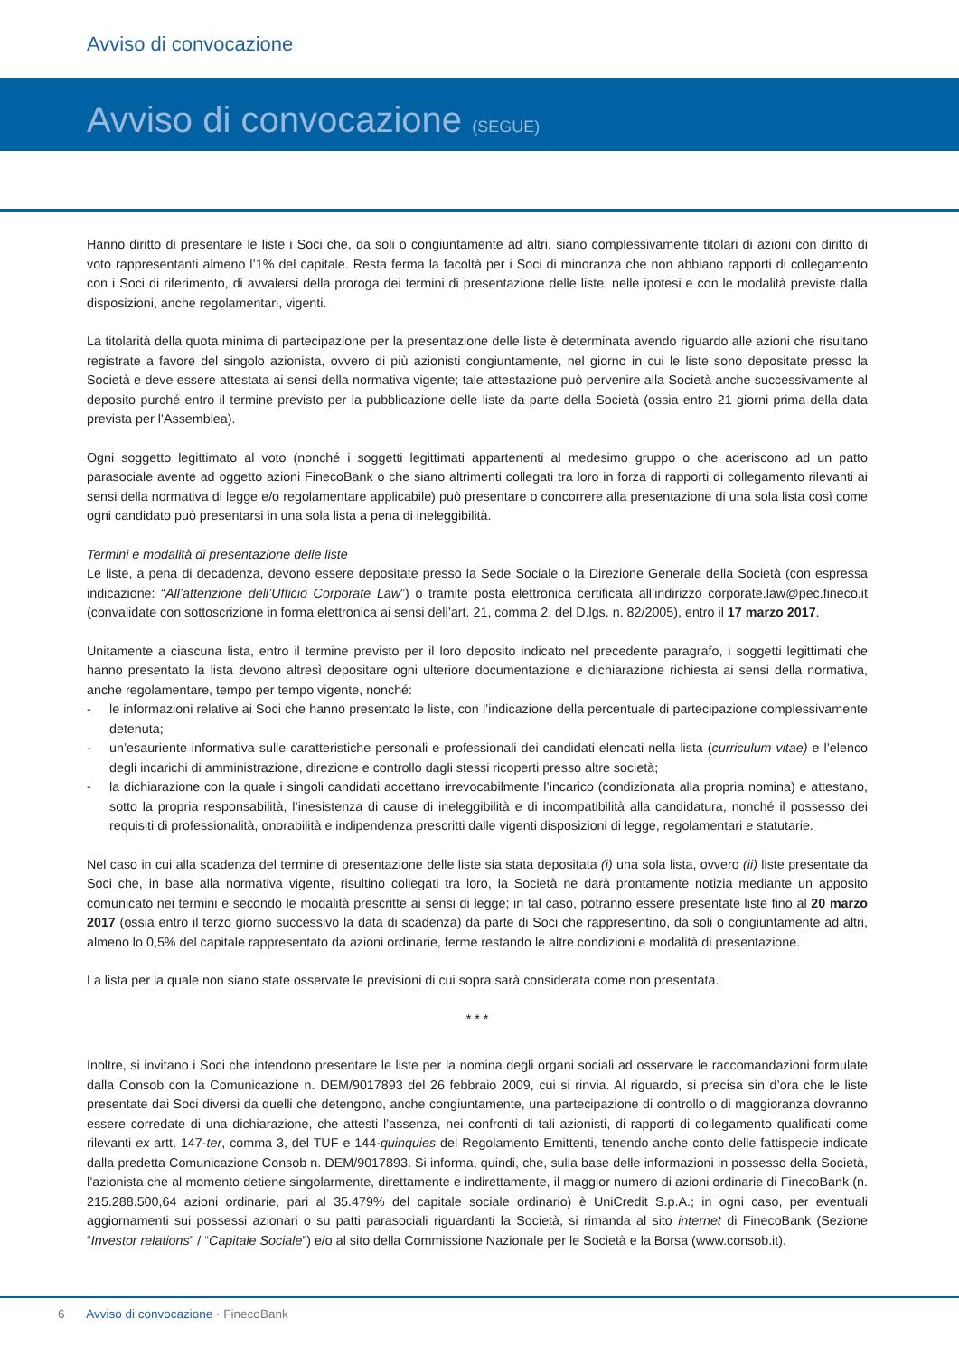Avviso di convocazione
Avviso di convocazione (SEGUE)
Hanno diritto di presentare le liste i Soci che, da soli o congiuntamente ad altri, siano complessivamente titolari di azioni con diritto di voto rappresentanti almeno l’1% del capitale. Resta ferma la facoltà per i Soci di minoranza che non abbiano rapporti di collegamento con i Soci di riferimento, di avvalersi della proroga dei termini di presentazione delle liste, nelle ipotesi e con le modalità previste dalla disposizioni, anche regolamentari, vigenti.
La titolarità della quota minima di partecipazione per la presentazione delle liste è determinata avendo riguardo alle azioni che risultano registrate a favore del singolo azionista, ovvero di più azionisti congiuntamente, nel giorno in cui le liste sono depositate presso la Società e deve essere attestata ai sensi della normativa vigente; tale attestazione può pervenire alla Società anche successivamente al deposito purché entro il termine previsto per la pubblicazione delle liste da parte della Società (ossia entro 21 giorni prima della data prevista per l’Assemblea).
Ogni soggetto legittimato al voto (nonché i soggetti legittimati appartenenti al medesimo gruppo o che aderiscono ad un patto parasociale avente ad oggetto azioni FinecoBank o che siano altrimenti collegati tra loro in forza di rapporti di collegamento rilevanti ai sensi della normativa di legge e/o regolamentare applicabile) può presentare o concorrere alla presentazione di una sola lista così come ogni candidato può presentarsi in una sola lista a pena di ineleggibilità.
Termini e modalità di presentazione delle liste
Le liste, a pena di decadenza, devono essere depositate presso la Sede Sociale o la Direzione Generale della Società (con espressa indicazione: “All’attenzione dell’Ufficio Corporate Law”) o tramite posta elettronica certificata all’indirizzo corporate.law@pec.fineco.it (convalidate con sottoscrizione in forma elettronica ai sensi dell’art. 21, comma 2, del D.lgs. n. 82/2005), entro il 17 marzo 2017.
Unitamente a ciascuna lista, entro il termine previsto per il loro deposito indicato nel precedente paragrafo, i soggetti legittimati che hanno presentato la lista devono altresì depositare ogni ulteriore documentazione e dichiarazione richiesta ai sensi della normativa, anche regolamentare, tempo per tempo vigente, nonché:
- le informazioni relative ai Soci che hanno presentato le liste, con l’indicazione della percentuale di partecipazione complessivamente detenuta;
- un’esauriente informativa sulle caratteristiche personali e professionali dei candidati elencati nella lista (curriculum vitae) e l’elenco degli incarichi di amministrazione, direzione e controllo dagli stessi ricoperti presso altre società;
- la dichiarazione con la quale i singoli candidati accettano irrevocabilmente l’incarico (condizionata alla propria nomina) e attestano, sotto la propria responsabilità, l’inesistenza di cause di ineleggibilità e di incompatibilità alla candidatura, nonché il possesso dei requisiti di professionalità, onorabilità e indipendenza prescritti dalle vigenti disposizioni di legge, regolamentari e statutarie.
Nel caso in cui alla scadenza del termine di presentazione delle liste sia stata depositata (i) una sola lista, ovvero (ii) liste presentate da Soci che, in base alla normativa vigente, risultino collegati tra loro, la Società ne darà prontamente notizia mediante un apposito comunicato nei termini e secondo le modalità prescritte ai sensi di legge; in tal caso, potranno essere presentate liste fino al 20 marzo 2017 (ossia entro il terzo giorno successivo la data di scadenza) da parte di Soci che rappresentino, da soli o congiuntamente ad altri, almeno lo 0,5% del capitale rappresentato da azioni ordinarie, ferme restando le altre condizioni e modalità di presentazione.
La lista per la quale non siano state osservate le previsioni di cui sopra sarà considerata come non presentata.
* * *
Inoltre, si invitano i Soci che intendono presentare le liste per la nomina degli organi sociali ad osservare le raccomandazioni formulate dalla Consob con la Comunicazione n. DEM/9017893 del 26 febbraio 2009, cui si rinvia. Al riguardo, si precisa sin d’ora che le liste presentate dai Soci diversi da quelli che detengono, anche congiuntamente, una partecipazione di controllo o di maggioranza dovranno essere corredate di una dichiarazione, che attesti l’assenza, nei confronti di tali azionisti, di rapporti di collegamento qualificati come rilevanti ex artt. 147-ter, comma 3, del TUF e 144-quinquies del Regolamento Emittenti, tenendo anche conto delle fattispecie indicate dalla predetta Comunicazione Consob n. DEM/9017893. Si informa, quindi, che, sulla base delle informazioni in possesso della Società, l’azionista che al momento detiene singolarmente, direttamente e indirettamente, il maggior numero di azioni ordinarie di FinecoBank (n. 215.288.500,64 azioni ordinarie, pari al 35.479% del capitale sociale ordinario) è UniCredit S.p.A.; in ogni caso, per eventuali aggiornamenti sui possessi azionari o su patti parasociali riguardanti la Società, si rimanda al sito internet di FinecoBank (Sezione “Investor relations” / “Capitale Sociale”) e/o al sito della Commissione Nazionale per le Società e la Borsa (www.consob.it).
6 Avviso di convocazione · FinecoBank